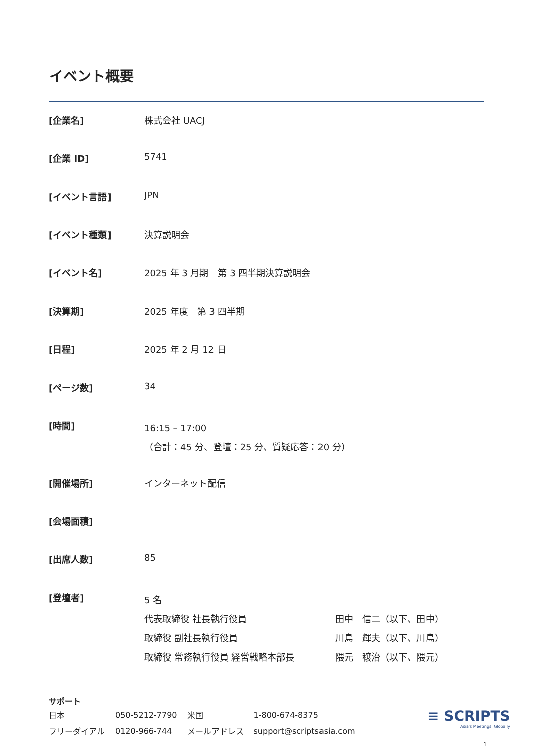イベント概要
| [企業名] | 株式会社 UACJ |
| [企業 ID] | 5741 |
| [イベント言語] | JPN |
| [イベント種類] | 決算説明会 |
| [イベント名] | 2025 年 3 月期 第 3 四半期決算説明会 |
| [決算期] | 2025 年度 第 3 四半期 |
| [日程] | 2025 年 2 月 12 日 |
| [ページ数] | 34 |
| [時間] | 16:15 – 17:00 （合計：45 分、登壇：25 分、質疑応答：20 分） |
| [開催場所] | インターネット配信 |
| [会場面積] | |
| [出席人数] | 85 |
| [登壇者] | 5 名 代表取締役 社長執行役員 田中 信二（以下、田中） 取締役 副社長執行役員 川島 輝夫（以下、川島） 取締役 常務執行役員 経営戦略本部長 隈元 穣治（以下、隈元） |
サポート
| 日本 | 050-5212-7790 | 米国 | 1-800-674-8375 |
| フリーダイアル | 0120-966-744 | メールアドレス | support@scriptsasia.com |
≡ SCRIPTS
Asia's Meetings, Globally
1